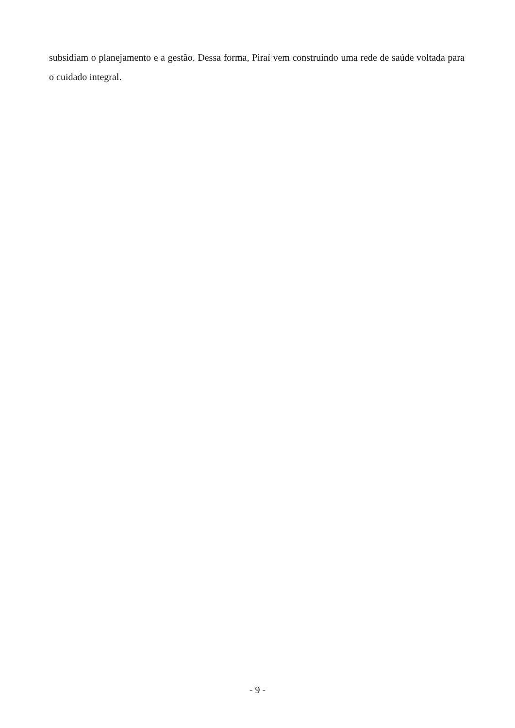subsidiam o planejamento e a gestão. Dessa forma, Piraí vem construindo uma rede de saúde voltada para o cuidado integral.
- 9 -